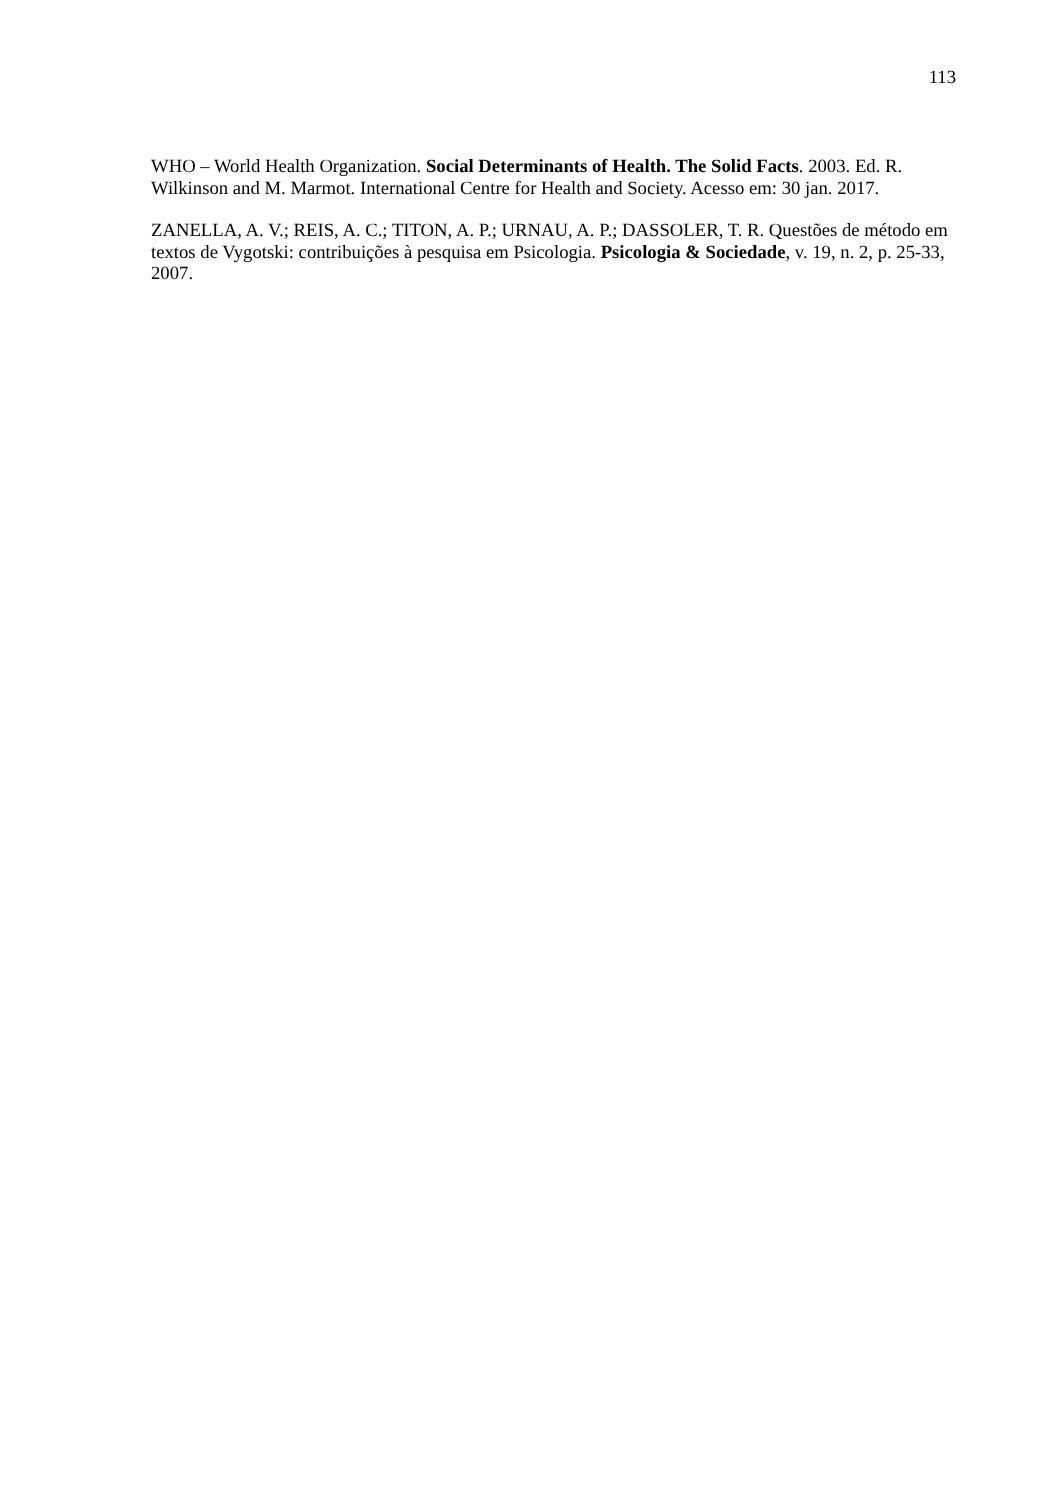113
WHO – World Health Organization. Social Determinants of Health. The Solid Facts. 2003. Ed. R. Wilkinson and M. Marmot. International Centre for Health and Society. Acesso em: 30 jan. 2017.
ZANELLA, A. V.; REIS, A. C.; TITON, A. P.; URNAU, A. P.; DASSOLER, T. R. Questões de método em textos de Vygotski: contribuições à pesquisa em Psicologia. Psicologia & Sociedade, v. 19, n. 2, p. 25-33, 2007.